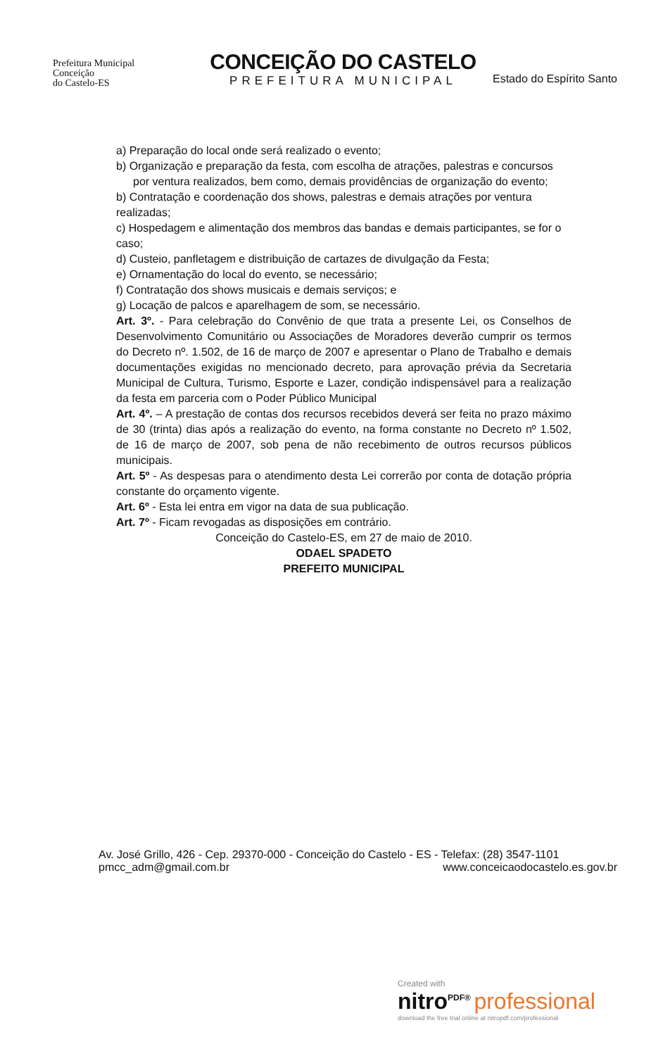Prefeitura Municipal
Conceição
do Castelo-ES
CONCEIÇÃO DO CASTELO
PREFEITURA MUNICIPAL
Estado do Espírito Santo
a) Preparação do local onde será realizado o evento;
b) Organização e preparação da festa, com escolha de atrações, palestras e concursos por ventura realizados, bem como, demais providências de organização do evento;
b) Contratação e coordenação dos shows, palestras e demais atrações por ventura realizadas;
c) Hospedagem e alimentação dos membros das bandas e demais participantes, se for o caso;
d) Custeio, panfletagem e distribuição de cartazes de divulgação da Festa;
e) Ornamentação do local do evento, se necessário;
f) Contratação dos shows musicais e demais serviços; e
g) Locação de palcos e aparelhagem de som, se necessário.
Art. 3º. - Para celebração do Convênio de que trata a presente Lei, os Conselhos de Desenvolvimento Comunitário ou Associações de Moradores deverão cumprir os termos do Decreto nº. 1.502, de 16 de março de 2007 e apresentar o Plano de Trabalho e demais documentações exigidas no mencionado decreto, para aprovação prévia da Secretaria Municipal de Cultura, Turismo, Esporte e Lazer, condição indispensável para a realização da festa em parceria com o Poder Público Municipal
Art. 4º. – A prestação de contas dos recursos recebidos deverá ser feita no prazo máximo de 30 (trinta) dias após a realização do evento, na forma constante no Decreto nº 1.502, de 16 de março de 2007, sob pena de não recebimento de outros recursos públicos municipais.
Art. 5º - As despesas para o atendimento desta Lei correrão por conta de dotação própria constante do orçamento vigente.
Art. 6º - Esta lei entra em vigor na data de sua publicação.
Art. 7º - Ficam revogadas as disposições em contrário.
Conceição do Castelo-ES, em 27 de maio de 2010.
ODAEL SPADETO
PREFEITO MUNICIPAL
Av. José Grillo, 426 - Cep. 29370-000 - Conceição do Castelo - ES - Telefax: (28) 3547-1101 pmcc_adm@gmail.com.br www.conceicaodocastelo.es.gov.br
Created with
nitro<sup>PDF®</sup> professional
download the free trial online at nitropdf.com/professional